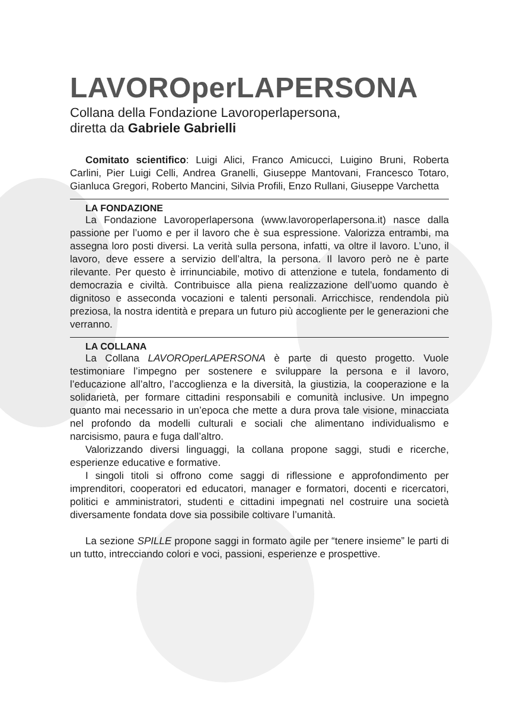LAVOROperLAPERSONA
Collana della Fondazione Lavoroperlapersona,
diretta da Gabriele Gabrielli
Comitato scientifico: Luigi Alici, Franco Amicucci, Luigino Bruni, Roberta Carlini, Pier Luigi Celli, Andrea Granelli, Giuseppe Mantovani, Francesco Totaro, Gianluca Gregori, Roberto Mancini, Silvia Profili, Enzo Rullani, Giuseppe Varchetta
LA FONDAZIONE
La Fondazione Lavoroperlapersona (www.lavoroperlapersona.it) nasce dalla passione per l’uomo e per il lavoro che è sua espressione. Valorizza entrambi, ma assegna loro posti diversi. La verità sulla persona, infatti, va oltre il lavoro. L’uno, il lavoro, deve essere a servizio dell’altra, la persona. Il lavoro però ne è parte rilevante. Per questo è irrinunciabile, motivo di attenzione e tutela, fondamento di democrazia e civiltà. Contribuisce alla piena realizzazione dell’uomo quando è dignitoso e asseconda vocazioni e talenti personali. Arricchisce, rendendola più preziosa, la nostra identità e prepara un futuro più accogliente per le generazioni che verranno.
LA COLLANA
La Collana LAVOROperLAPERSONA è parte di questo progetto. Vuole testimoniare l’impegno per sostenere e sviluppare la persona e il lavoro, l’educazione all’altro, l’accoglienza e la diversità, la giustizia, la cooperazione e la solidarietà, per formare cittadini responsabili e comunità inclusive. Un impegno quanto mai necessario in un’epoca che mette a dura prova tale visione, minacciata nel profondo da modelli culturali e sociali che alimentano individualismo e narcisismo, paura e fuga dall’altro.
Valorizzando diversi linguaggi, la collana propone saggi, studi e ricerche, esperienze educative e formative.
I singoli titoli si offrono come saggi di riflessione e approfondimento per imprenditori, cooperatori ed educatori, manager e formatori, docenti e ricercatori, politici e amministratori, studenti e cittadini impegnati nel costruire una società diversamente fondata dove sia possibile coltivare l’umanità.
La sezione SPILLE propone saggi in formato agile per “tenere insieme” le parti di un tutto, intrecciando colori e voci, passioni, esperienze e prospettive.